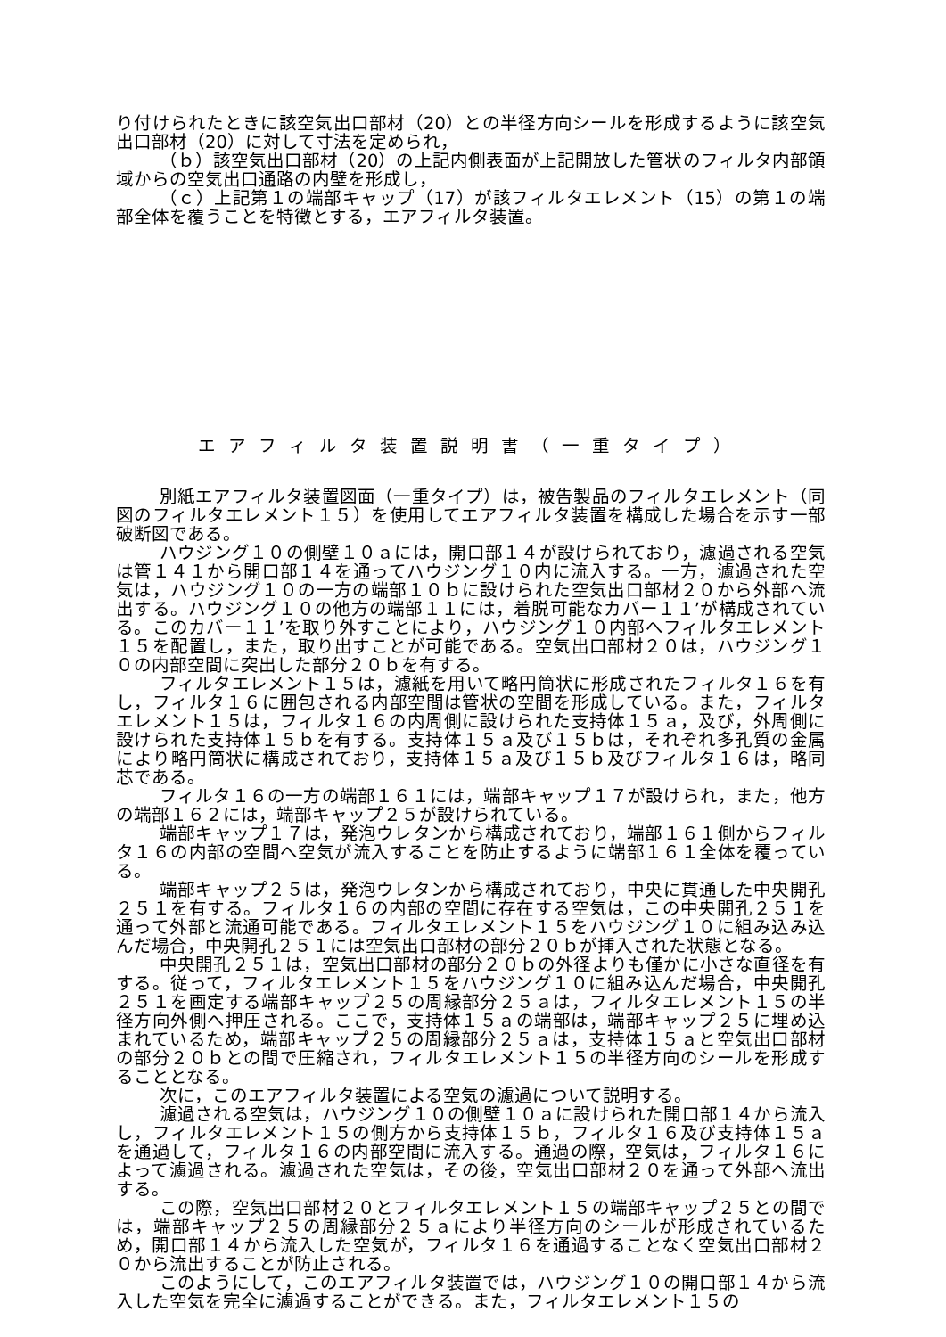り付けられたときに該空気出口部材（20）との半径方向シールを形成するように該空気出口部材（20）に対して寸法を定められ，
（ｂ）該空気出口部材（20）の上記内側表面が上記開放した管状のフィルタ内部領域からの空気出口通路の内壁を形成し，
（ｃ）上記第１の端部キャップ（17）が該フィルタエレメント（15）の第１の端部全体を覆うことを特徴とする，エアフィルタ装置。
エアフィルタ装置説明書（一重タイプ）
別紙エアフィルタ装置図面（一重タイプ）は，被告製品のフィルタエレメント（同図のフィルタエレメント１５）を使用してエアフィルタ装置を構成した場合を示す一部破断図である。
ハウジング１０の側壁１０ａには，開口部１４が設けられており，濾過される空気は管１４１から開口部１４を通ってハウジング１０内に流入する。一方，濾過された空気は，ハウジング１０の一方の端部１０ｂに設けられた空気出口部材２０から外部へ流出する。ハウジング１０の他方の端部１１には，着脱可能なカバー１１’が構成されている。このカバー１１’を取り外すことにより，ハウジング１０内部へフィルタエレメント１５を配置し，また，取り出すことが可能である。空気出口部材２０は，ハウジング１０の内部空間に突出した部分２０ｂを有する。
フィルタエレメント１５は，濾紙を用いて略円筒状に形成されたフィルタ１６を有し，フィルタ１６に囲包される内部空間は管状の空間を形成している。また，フィルタエレメント１５は，フィルタ１６の内周側に設けられた支持体１５ａ，及び，外周側に設けられた支持体１５ｂを有する。支持体１５ａ及び１５ｂは，それぞれ多孔質の金属により略円筒状に構成されており，支持体１５ａ及び１５ｂ及びフィルタ１６は，略同芯である。
フィルタ１６の一方の端部１６１には，端部キャップ１７が設けられ，また，他方の端部１６２には，端部キャップ２５が設けられている。
端部キャップ１７は，発泡ウレタンから構成されており，端部１６１側からフィルタ１６の内部の空間へ空気が流入することを防止するように端部１６１全体を覆っている。
端部キャップ２５は，発泡ウレタンから構成されており，中央に貫通した中央開孔２５１を有する。フィルタ１６の内部の空間に存在する空気は，この中央開孔２５１を通って外部と流通可能である。フィルタエレメント１５をハウジング１０に組み込み込んだ場合，中央開孔２５１には空気出口部材の部分２０ｂが挿入された状態となる。
中央開孔２５１は，空気出口部材の部分２０ｂの外径よりも僅かに小さな直径を有する。従って，フィルタエレメント１５をハウジング１０に組み込んだ場合，中央開孔２５１を画定する端部キャップ２５の周縁部分２５ａは，フィルタエレメント１５の半径方向外側へ押圧される。ここで，支持体１５ａの端部は，端部キャップ２５に埋め込まれているため，端部キャップ２５の周縁部分２５ａは，支持体１５ａと空気出口部材の部分２０ｂとの間で圧縮され，フィルタエレメント１５の半径方向のシールを形成することとなる。
次に，このエアフィルタ装置による空気の濾過について説明する。
濾過される空気は，ハウジング１０の側壁１０ａに設けられた開口部１４から流入し，フィルタエレメント１５の側方から支持体１５ｂ，フィルタ１６及び支持体１５ａを通過して，フィルタ１６の内部空間に流入する。通過の際，空気は，フィルタ１６によって濾過される。濾過された空気は，その後，空気出口部材２０を通って外部へ流出する。
この際，空気出口部材２０とフィルタエレメント１５の端部キャップ２５との間では，端部キャップ２５の周縁部分２５ａにより半径方向のシールが形成されているため，開口部１４から流入した空気が，フィルタ１６を通過することなく空気出口部材２０から流出することが防止される。
このようにして，このエアフィルタ装置では，ハウジング１０の開口部１４から流入した空気を完全に濾過することができる。また，フィルタエレメント１５の